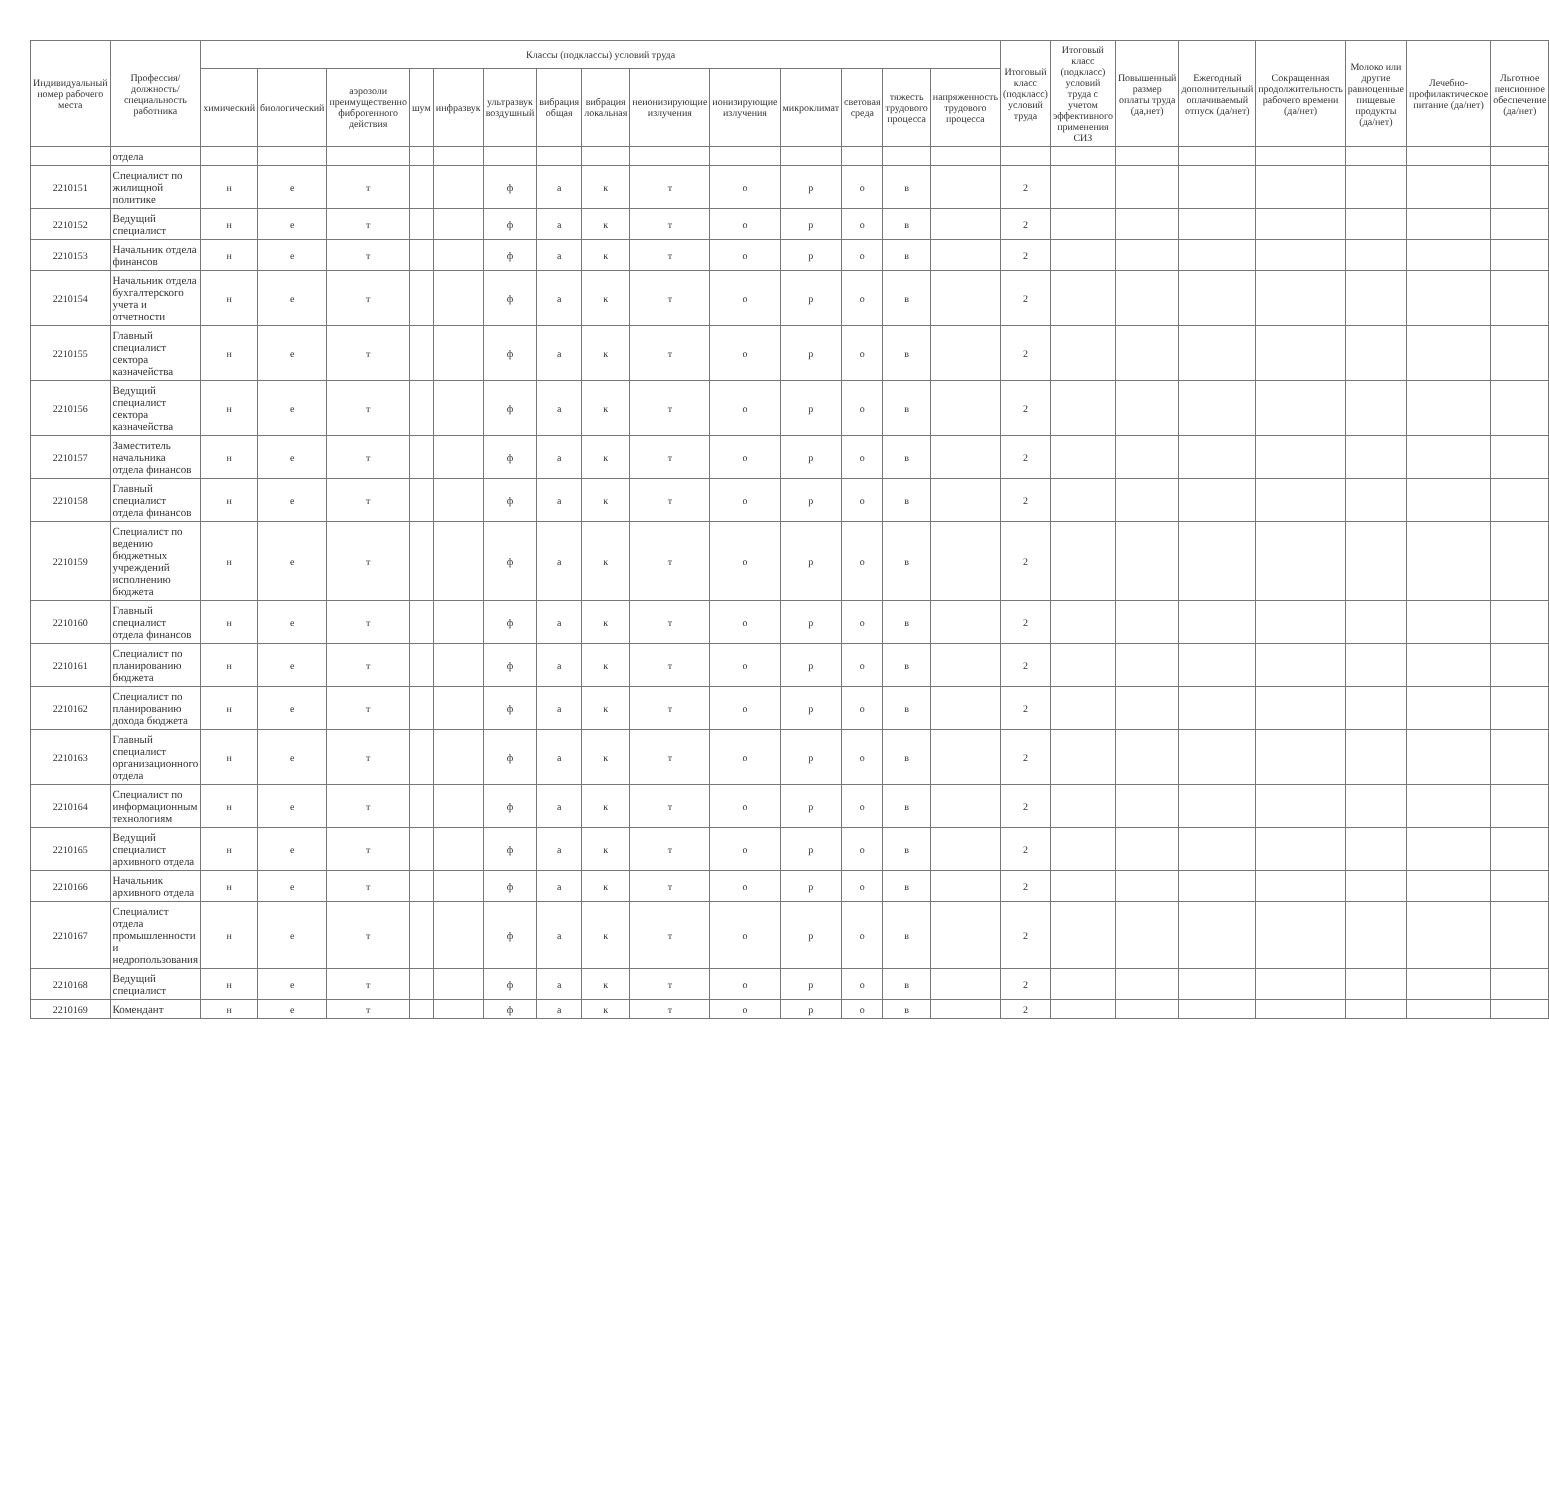| Индивидуальный номер рабочего места | Профессия/ должность/ специальность работника | Классы (подклассы) условий труда | | | | | | | | | | | | | | Итоговый класс (подкласс) условий труда | Итоговый класс (подкласс) условий труда с учетом эффективного применения СИЗ | Повышенный размер оплаты труда (да,нет) | Ежегодный дополнительный оплачиваемый отпуск (да/нет) | Сокращенная продолжительность рабочего времени (да/нет) | Молоко или другие равноценные пищевые продукты (да/нет) | Лечебно-профилактическое питание (да/нет) | Льготное пенсионное обеспечение (да/нет) |
| --- | --- | --- | --- | --- | --- | --- | --- | --- | --- | --- | --- | --- | --- | --- | --- | --- | --- | --- | --- | --- | --- | --- | --- |
| | | химический | биологический | аэрозоли преимущественно фиброгенного действия | шум | инфразвук | ультразвук воздушный | вибрация общая | вибрация локальная | неионизирующие излучения | ионизирующие излучения | микроклимат | световая среда | тяжесть трудового процесса | напряженность трудового процесса | | | | | | | | |
| | отдела | | | | | | | | | | | | | | | | | | | | | | |
| 2210151 | Специалист по жилищной политике | н | е | т | | | ф | а | к | т | о | р | о | в | | 2 | | | | | | | |
| 2210152 | Ведущий специалист | н | е | т | | | ф | а | к | т | о | р | о | в | | 2 | | | | | | | |
| 2210153 | Начальник отдела финансов | н | е | т | | | ф | а | к | т | о | р | о | в | | 2 | | | | | | | |
| 2210154 | Начальник отдела бухгалтерского учета и отчетности | н | е | т | | | ф | а | к | т | о | р | о | в | | 2 | | | | | | | |
| 2210155 | Главный специалист сектора казначейства | н | е | т | | | ф | а | к | т | о | р | о | в | | 2 | | | | | | | |
| 2210156 | Ведущий специалист сектора казначейства | н | е | т | | | ф | а | к | т | о | р | о | в | | 2 | | | | | | | |
| 2210157 | Заместитель начальника отдела финансов | н | е | т | | | ф | а | к | т | о | р | о | в | | 2 | | | | | | | |
| 2210158 | Главный специалист отдела финансов | н | е | т | | | ф | а | к | т | о | р | о | в | | 2 | | | | | | | |
| 2210159 | Специалист по ведению бюджетных учреждений исполнению бюджета | н | е | т | | | ф | а | к | т | о | р | о | в | | 2 | | | | | | | |
| 2210160 | Главный специалист отдела финансов | н | е | т | | | ф | а | к | т | о | р | о | в | | 2 | | | | | | | |
| 2210161 | Специалист по планированию бюджета | н | е | т | | | ф | а | к | т | о | р | о | в | | 2 | | | | | | | |
| 2210162 | Специалист по планированию дохода бюджета | н | е | т | | | ф | а | к | т | о | р | о | в | | 2 | | | | | | | |
| 2210163 | Главный специалист организационного отдела | н | е | т | | | ф | а | к | т | о | р | о | в | | 2 | | | | | | | |
| 2210164 | Специалист по информационным технологиям | н | е | т | | | ф | а | к | т | о | р | о | в | | 2 | | | | | | | |
| 2210165 | Ведущий специалист архивного отдела | н | е | т | | | ф | а | к | т | о | р | о | в | | 2 | | | | | | | |
| 2210166 | Начальник архивного отдела | н | е | т | | | ф | а | к | т | о | р | о | в | | 2 | | | | | | | |
| 2210167 | Специалист отдела промышленности и недропользования | н | е | т | | | ф | а | к | т | о | р | о | в | | 2 | | | | | | | |
| 2210168 | Ведущий специалист | н | е | т | | | ф | а | к | т | о | р | о | в | | 2 | | | | | | | |
| 2210169 | Комендант | н | е | т | | | ф | а | к | т | о | р | о | в | | 2 | | | | | | | |